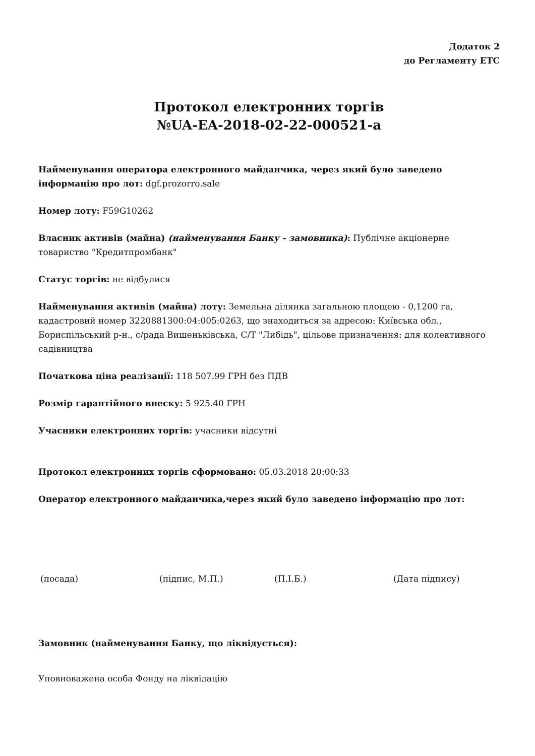Додаток 2
до Регламенту ЕТС
Протокол електронних торгів
№UA-EA-2018-02-22-000521-a
Найменування оператора електронного майданчика, через який було заведено інформацію про лот: dgf.prozorro.sale
Номер лоту: F59G10262
Власник активів (майна) (найменування Банку - замовника): Публічне акціонерне товариство "Кредитпромбанк"
Статус торгів: не відбулися
Найменування активів (майна) лоту: Земельна ділянка загальною площею - 0,1200 га, кадастровий номер 3220881300:04:005:0263, що знаходиться за адресою: Київська обл., Бориспільський р-н., с/рада Вишеньківська, С/Т "Либідь", цільове призначення: для колективного садівництва
Початкова ціна реалізації: 118 507.99 ГРН без ПДВ
Розмір гарантійного внеску: 5 925.40 ГРН
Учасники електронних торгів: учасники відсутні
Протокол електронних торгів сформовано: 05.03.2018 20:00:33
Оператор електронного майданчика,через який було заведено інформацію про лот:
(посада) (підпис, М.П.) (П.І.Б.) (Дата підпису)
Замовник (найменування Банку, що ліквідується):
Уповноважена особа Фонду на ліквідацію